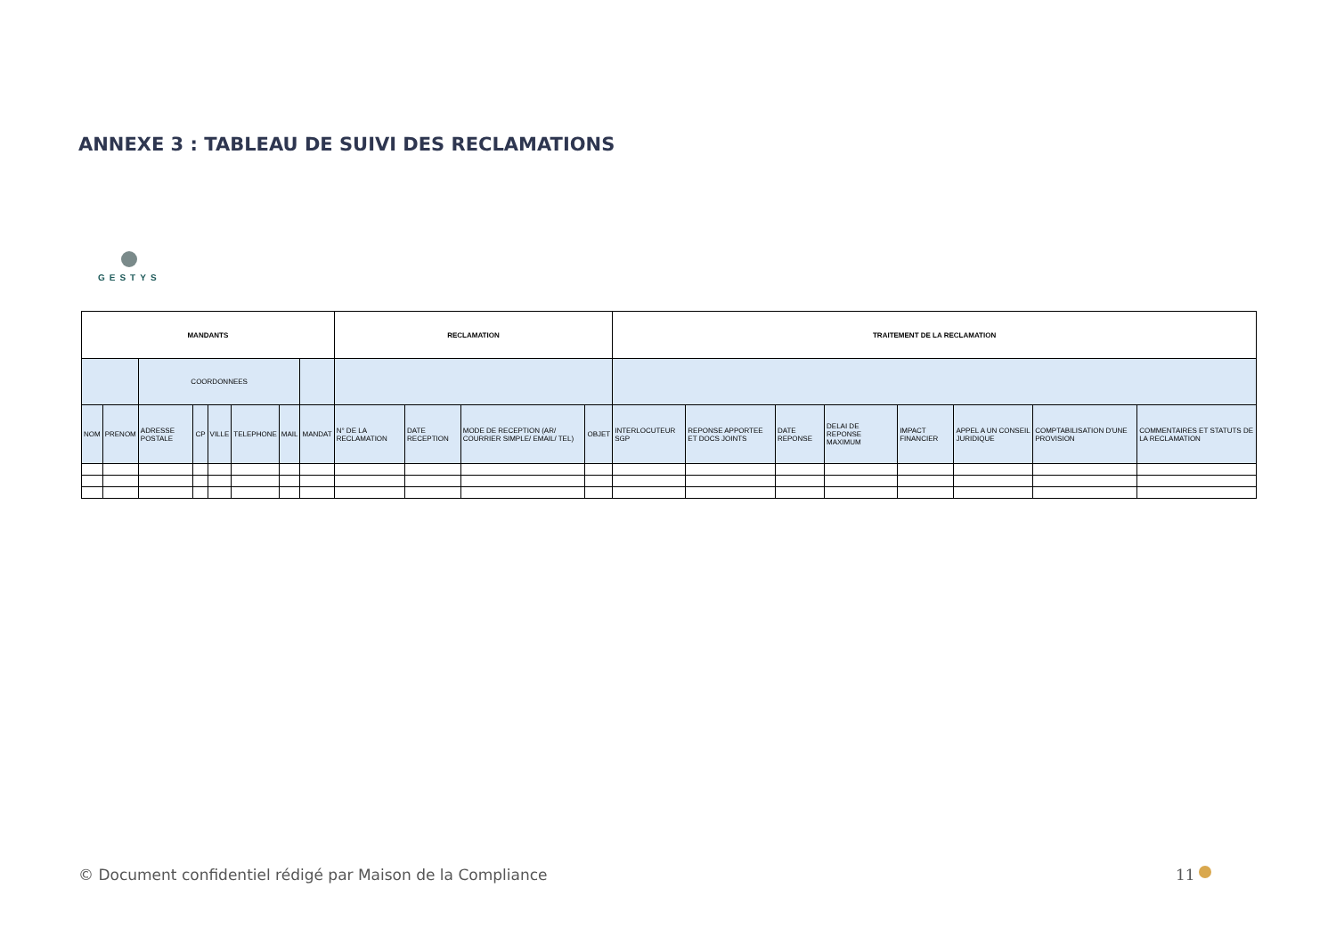ANNEXE 3 : TABLEAU DE SUIVI DES RECLAMATIONS
GESTYS
| MANDANTS | | | | | | | | RECLAMATION | | | | TRAITEMENT DE LA RECLAMATION | | | | | | | |
| --- | --- | --- | --- | --- | --- | --- | --- | --- | --- | --- | --- | --- | --- | --- | --- | --- | --- | --- | --- |
| | | COORDONNEES | | | | | | | | | | | | | | | | | |
| NOM | PRENOM | ADRESSE POSTALE | CP | VILLE | TELEPHONE | MAIL | MANDAT | N° DE LA RECLAMATION | DATE RECEPTION | MODE DE RECEPTION (AR/ COURRIER SIMPLE/ EMAIL/ TEL) | OBJET | INTERLOCUTEUR SGP | REPONSE APPORTEE ET DOCS JOINTS | DATE REPONSE | DELAI DE REPONSE MAXIMUM | IMPACT FINANCIER | APPEL A UN CONSEIL JURIDIQUE | COMPTABILISATION D'UNE PROVISION | COMMENTAIRES ET STATUTS DE LA RECLAMATION |
© Document confidentiel rédigé par Maison de la Compliance
11